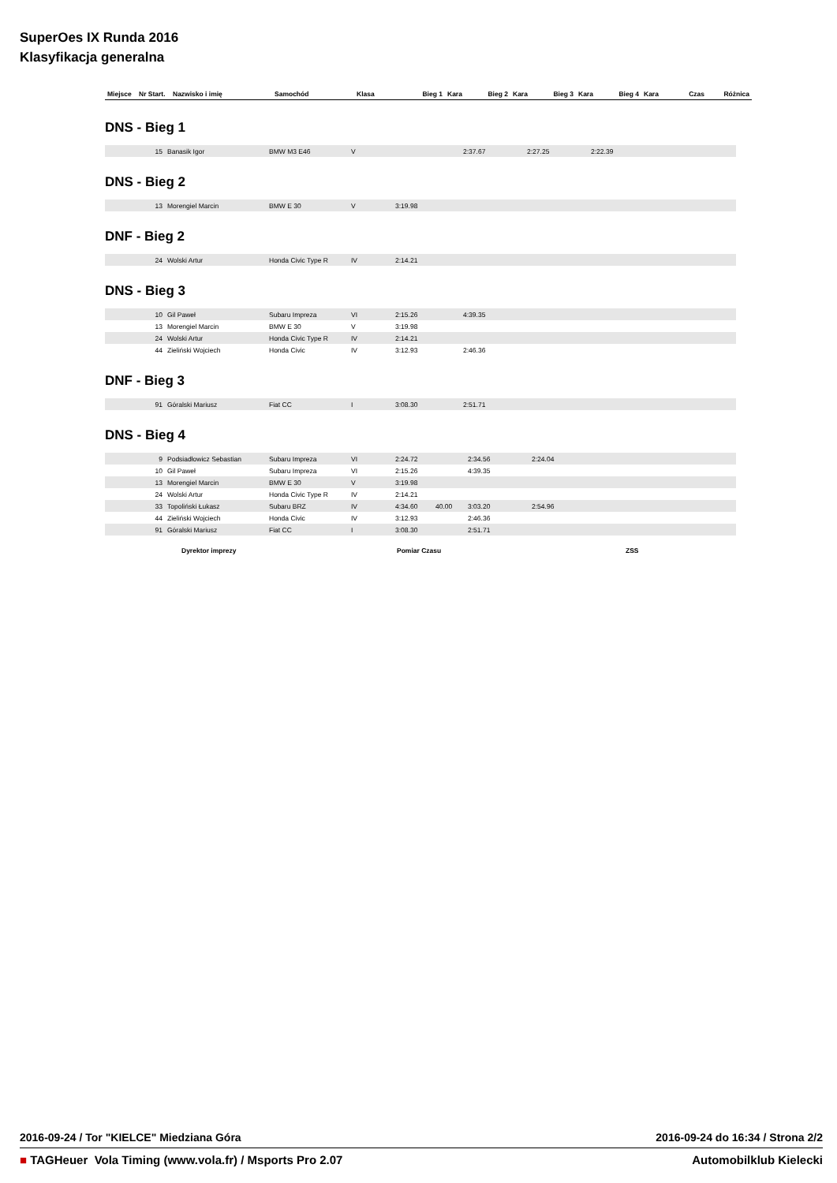SuperOes IX Runda 2016
Klasyfikacja generalna
| Miejsce | Nr Start. | Nazwisko i imię | Samochód | Klasa | Bieg 1 | Kara | Bieg 2 | Kara | Bieg 3 | Kara | Bieg 4 | Kara | Czas | Różnica |
| --- | --- | --- | --- | --- | --- | --- | --- | --- | --- | --- | --- | --- | --- | --- |
DNS - Bieg 1
| 15 | Banasik Igor | BMW M3 E46 | V | | 2:37.67 | 2:27.25 | 2:22.39 |
DNS - Bieg 2
| 13 | Morengiel Marcin | BMW E 30 | V | 3:19.98 |
DNF - Bieg 2
| 24 | Wolski Artur | Honda Civic Type R | IV | 2:14.21 |
DNS - Bieg 3
| 10 | Gil Paweł | Subaru Impreza | VI | 2:15.26 | 4:39.35 |
| 13 | Morengiel Marcin | BMW E 30 | V | 3:19.98 | |
| 24 | Wolski Artur | Honda Civic Type R | IV | 2:14.21 | |
| 44 | Zieliński Wojciech | Honda Civic | IV | 3:12.93 | 2:46.36 |
DNF - Bieg 3
| 91 | Góralski Mariusz | Fiat CC | I | 3:08.30 | 2:51.71 |
DNS - Bieg 4
| 9 | Podsiadłowicz Sebastian | Subaru Impreza | VI | 2:24.72 | | 2:34.56 | 2:24.04 |
| 10 | Gil Paweł | Subaru Impreza | VI | 2:15.26 | | 4:39.35 | |
| 13 | Morengiel Marcin | BMW E 30 | V | 3:19.98 | | | |
| 24 | Wolski Artur | Honda Civic Type R | IV | 2:14.21 | | | |
| 33 | Topoliński Łukasz | Subaru BRZ | IV | 4:34.60 | 40.00 | 3:03.20 | 2:54.96 |
| 44 | Zieliński Wojciech | Honda Civic | IV | 3:12.93 | | 2:46.36 | |
| 91 | Góralski Mariusz | Fiat CC | I | 3:08.30 | | 2:51.71 | |
Dyrektor imprezy Pomiar Czasu ZSS
2016-09-24 / Tor "KIELCE" Miedziana Góra 2016-09-24 do 16:34 / Strona 2/2
■ TAGHeuer Vola Timing (www.vola.fr) / Msports Pro 2.07 Automobilklub Kielecki